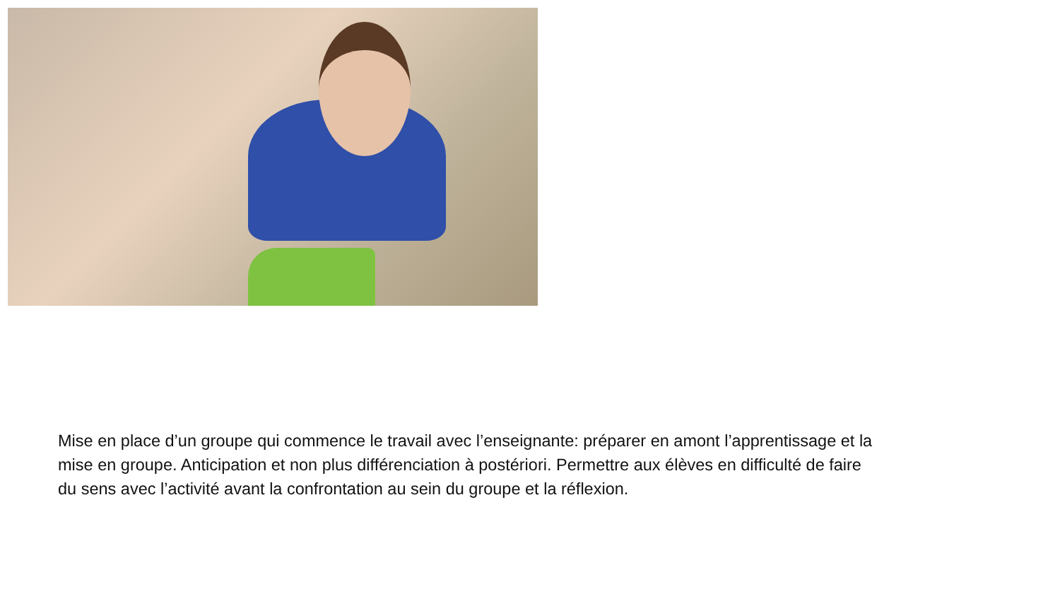Mise en place d’un groupe qui commence le travail avec l’enseignante: préparer en amont l’apprentissage et la mise en groupe. Anticipation et non plus différenciation à postériori. Permettre aux élèves en difficulté de faire du sens avec l’activité avant la confrontation au sein du groupe et la réflexion.